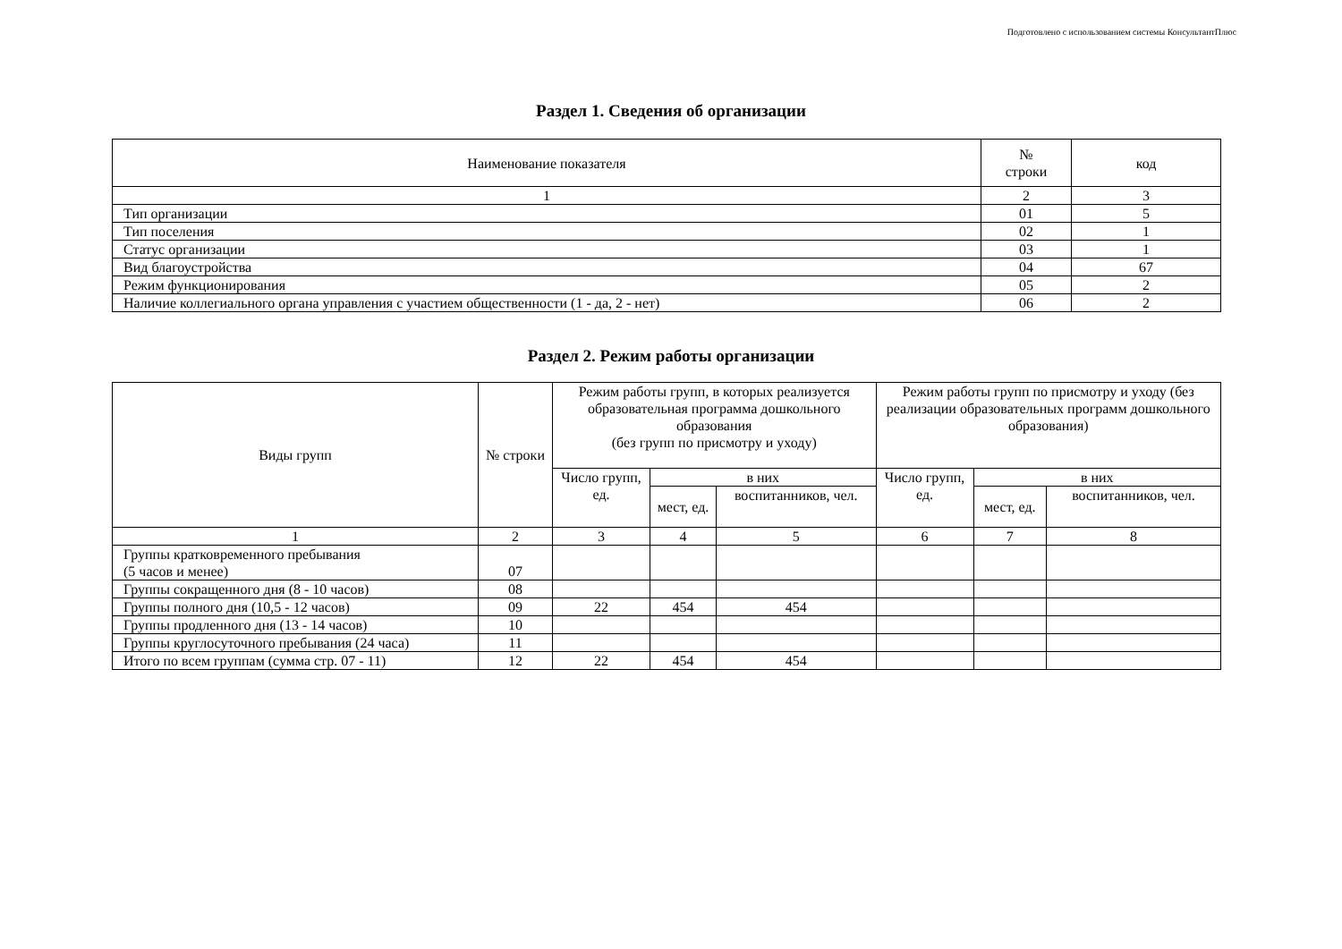Подготовлено с использованием системы КонсультантПлюс
Раздел 1. Сведения об организации
| Наименование показателя | № строки | код |
| --- | --- | --- |
| 1 | 2 | 3 |
| Тип организации | 01 | 5 |
| Тип поселения | 02 | 1 |
| Статус организации | 03 | 1 |
| Вид благоустройства | 04 | 67 |
| Режим функционирования | 05 | 2 |
| Наличие коллегиального органа управления с участием общественности (1 - да, 2 - нет) | 06 | 2 |
Раздел 2. Режим работы организации
| Виды групп | № строки | Режим работы групп, в которых реализуется образовательная программа дошкольного образования (без групп по присмотру и уходу) | | | Режим работы групп по присмотру и уходу (без реализации образовательных программ дошкольного образования) | | |
| --- | --- | --- | --- | --- | --- | --- | --- |
| | | Число групп, ед. | в них | | Число групп, ед. | в них | |
| | | | мест, ед. | воспитанников, чел. | | мест, ед. | воспитанников, чел. |
| 1 | 2 | 3 | 4 | 5 | 6 | 7 | 8 |
| Группы кратковременного пребывания (5 часов и менее) | 07 | | | | | | |
| Группы сокращенного дня (8 - 10 часов) | 08 | | | | | | |
| Группы полного дня (10,5 - 12 часов) | 09 | 22 | 454 | 454 | | | |
| Группы продленного дня (13 - 14 часов) | 10 | | | | | | |
| Группы круглосуточного пребывания (24 часа) | 11 | | | | | | |
| Итого по всем группам (сумма стр. 07 - 11) | 12 | 22 | 454 | 454 | | | |